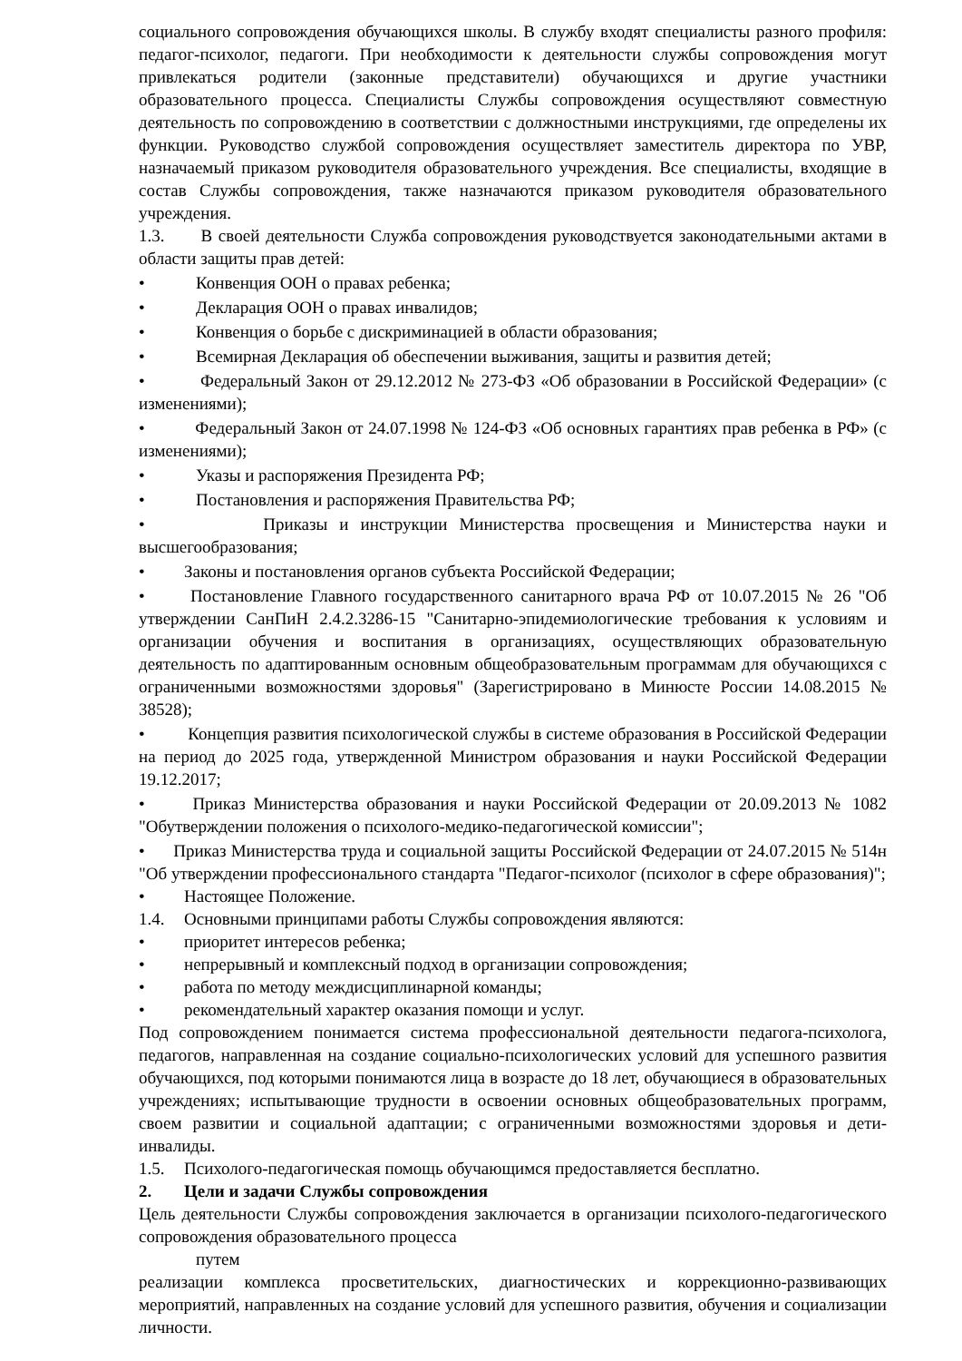социального сопровождения обучающихся школы. В службу входят специалисты разного профиля: педагог-психолог, педагоги. При необходимости к деятельности службы сопровождения могут привлекаться родители (законные представители) обучающихся и другие участники образовательного процесса. Специалисты Службы сопровождения осуществляют совместную деятельность по сопровождению в соответствии с должностными инструкциями, где определены их функции. Руководство службой сопровождения осуществляет заместитель директора по УВР, назначаемый приказом руководителя образовательного учреждения. Все специалисты, входящие в состав Службы сопровождения, также назначаются приказом руководителя образовательного учреждения.
1.3. В своей деятельности Служба сопровождения руководствуется законодательными актами в области защиты прав детей:
• Конвенция ООН о правах ребенка;
• Декларация ООН о правах инвалидов;
• Конвенция о борьбе с дискриминацией в области образования;
• Всемирная Декларация об обеспечении выживания, защиты и развития детей;
• Федеральный Закон от 29.12.2012 № 273-ФЗ «Об образовании в Российской Федерации» (с изменениями);
• Федеральный Закон от 24.07.1998 № 124-ФЗ «Об основных гарантиях прав ребенка в РФ» (с изменениями);
• Указы и распоряжения Президента РФ;
• Постановления и распоряжения Правительства РФ;
• Приказы и инструкции Министерства просвещения и Министерства науки и высшегообразования;
• Законы и постановления органов субъекта Российской Федерации;
• Постановление Главного государственного санитарного врача РФ от 10.07.2015 № 26 "Об утверждении СанПиН 2.4.2.3286-15 "Санитарно-эпидемиологические требования к условиям и организации обучения и воспитания в организациях, осуществляющих образовательную деятельность по адаптированным основным общеобразовательным программам для обучающихся с ограниченными возможностями здоровья" (Зарегистрировано в Минюсте России 14.08.2015 № 38528);
• Концепция развития психологической службы в системе образования в Российской Федерации на период до 2025 года, утвержденной Министром образования и науки Российской Федерации 19.12.2017;
• Приказ Министерства образования и науки Российской Федерации от 20.09.2013 № 1082 "Обутверждении положения о психолого-медико-педагогической комиссии";
• Приказ Министерства труда и социальной защиты Российской Федерации от 24.07.2015 № 514н "Об утверждении профессионального стандарта "Педагог-психолог (психолог в сфере образования)";
• Настоящее Положение.
1.4. Основными принципами работы Службы сопровождения являются:
• приоритет интересов ребенка;
• непрерывный и комплексный подход в организации сопровождения;
• работа по методу междисциплинарной команды;
• рекомендательный характер оказания помощи и услуг.
Под сопровождением понимается система профессиональной деятельности педагога-психолога, педагогов, направленная на создание социально-психологических условий для успешного развития обучающихся, под которыми понимаются лица в возрасте до 18 лет, обучающиеся в образовательных учреждениях; испытывающие трудности в освоении основных общеобразовательных программ, своем развитии и социальной адаптации; с ограниченными возможностями здоровья и дети-инвалиды.
1.5. Психолого-педагогическая помощь обучающимся предоставляется бесплатно.
2. Цели и задачи Службы сопровождения
Цель деятельности Службы сопровождения заключается в организации психолого-педагогического сопровождения образовательного процесса
путем
реализации комплекса просветительских, диагностических и коррекционно-развивающих мероприятий, направленных на создание условий для успешного развития, обучения и социализации личности.